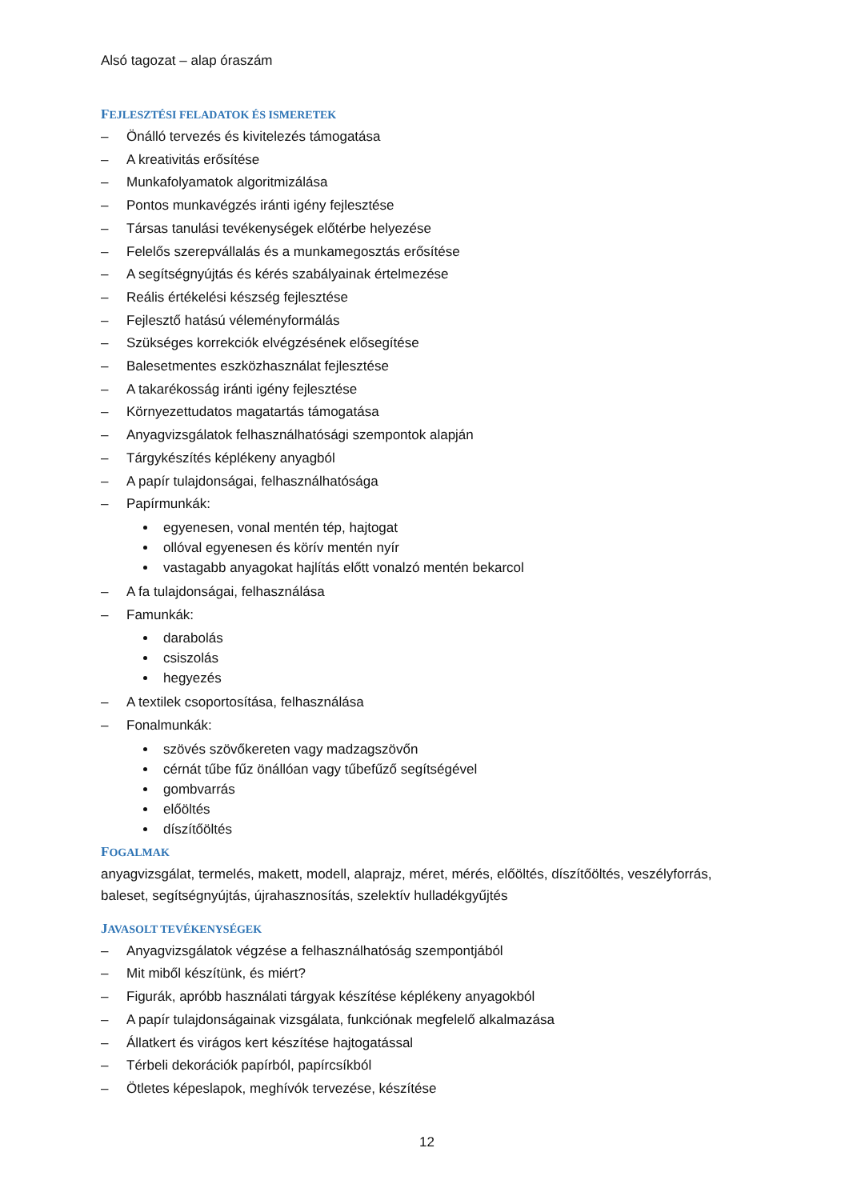Alsó tagozat – alap óraszám
FEJLESZTÉSI FELADATOK ÉS ISMERETEK
– Önálló tervezés és kivitelezés támogatása
– A kreativitás erősítése
– Munkafolyamatok algoritmizálása
– Pontos munkavégzés iránti igény fejlesztése
– Társas tanulási tevékenységek előtérbe helyezése
– Felelős szerepvállalás és a munkamegosztás erősítése
– A segítségnyújtás és kérés szabályainak értelmezése
– Reális értékelési készség fejlesztése
– Fejlesztő hatású véleményformálás
– Szükséges korrekciók elvégzésének elősegítése
– Balesetmentes eszközhasználat fejlesztése
– A takarékosság iránti igény fejlesztése
– Környezettudatos magatartás támogatása
– Anyagvizsgálatok felhasználhatósági szempontok alapján
– Tárgykészítés képlékeny anyagból
– A papír tulajdonságai, felhasználhatósága
– Papírmunkák:
egyenesen, vonal mentén tép, hajtogat
ollóval egyenesen és körív mentén nyír
vastagabb anyagokat hajlítás előtt vonalzó mentén bekarcol
– A fa tulajdonságai, felhasználása
– Famunkák:
darabolás
csiszolás
hegyezés
– A textilek csoportosítása, felhasználása
– Fonalmunkák:
szövés szövőkereten vagy madzagszövőn
cérnát tűbe fűz önállóan vagy tűbefűző segítségével
gombvarrás
előöltés
díszítőöltés
FOGALMAK
anyagvizsgálat, termelés, makett, modell, alaprajz, méret, mérés, előöltés, díszítőöltés, veszélyforrás, baleset, segítségnyújtás, újrahasznosítás, szelektív hulladékgyűjtés
JAVASOLT TEVÉKENYSÉGEK
– Anyagvizsgálatok végzése a felhasználhatóság szempontjából
– Mit miből készítünk, és miért?
– Figurák, apróbb használati tárgyak készítése képlékeny anyagokból
– A papír tulajdonságainak vizsgálata, funkciónak megfelelő alkalmazása
– Állatkert és virágos kert készítése hajtogatással
– Térbeli dekorációk papírból, papírcsíkból
– Ötletes képeslapok, meghívók tervezése, készítése
12